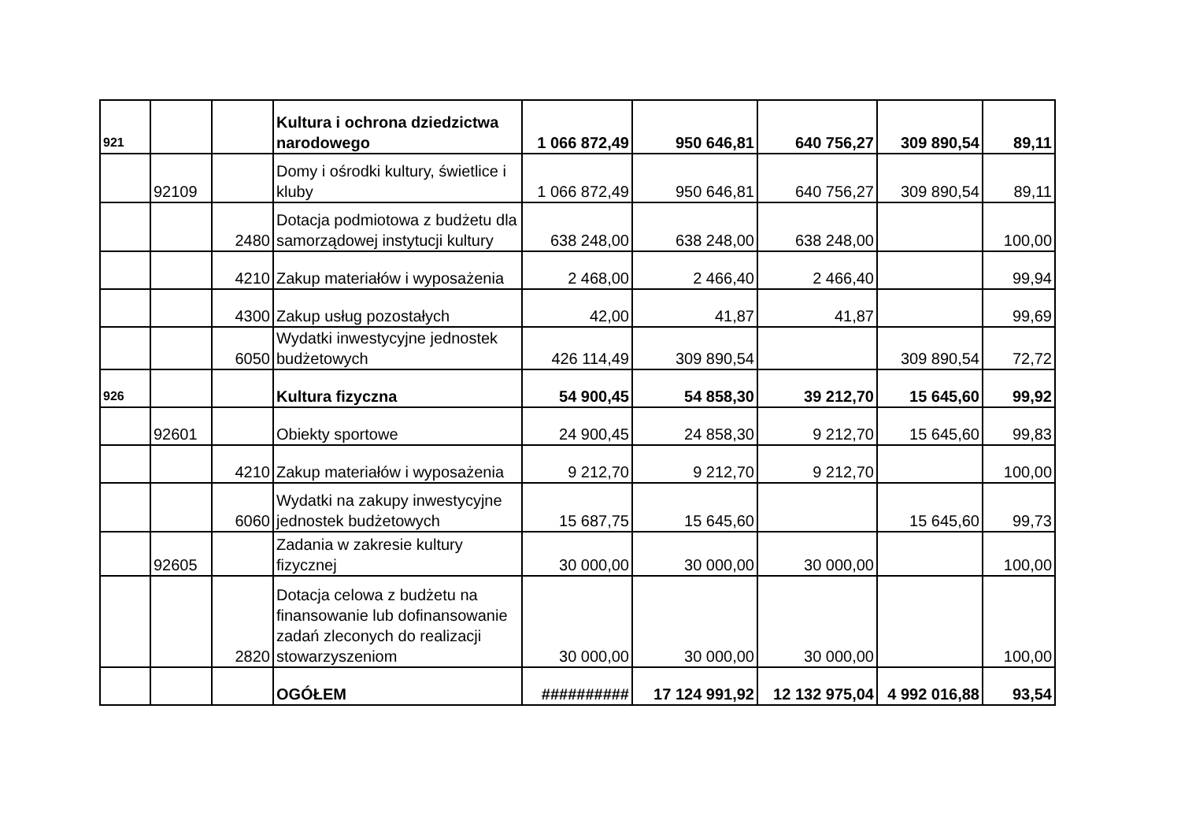| 921 | | | Kultura i ochrona dziedzictwa narodowego | 1 066 872,49 | 950 646,81 | 640 756,27 | 309 890,54 | 89,11 |
| | 92109 | | Domy i ośrodki kultury, świetlice i kluby | 1 066 872,49 | 950 646,81 | 640 756,27 | 309 890,54 | 89,11 |
| | | 2480 | Dotacja podmiotowa z budżetu dla samorządowej instytucji kultury | 638 248,00 | 638 248,00 | 638 248,00 | | 100,00 |
| | | 4210 | Zakup materiałów i wyposażenia | 2 468,00 | 2 466,40 | 2 466,40 | | 99,94 |
| | | 4300 | Zakup usług pozostałych | 42,00 | 41,87 | 41,87 | | 99,69 |
| | | 6050 | Wydatki inwestycyjne jednostek budżetowych | 426 114,49 | 309 890,54 | | 309 890,54 | 72,72 |
| 926 | | | Kultura fizyczna | 54 900,45 | 54 858,30 | 39 212,70 | 15 645,60 | 99,92 |
| | 92601 | | Obiekty sportowe | 24 900,45 | 24 858,30 | 9 212,70 | 15 645,60 | 99,83 |
| | | 4210 | Zakup materiałów i wyposażenia | 9 212,70 | 9 212,70 | 9 212,70 | | 100,00 |
| | | 6060 | Wydatki na zakupy inwestycyjne jednostek budżetowych | 15 687,75 | 15 645,60 | | 15 645,60 | 99,73 |
| | 92605 | | Zadania w zakresie kultury fizycznej | 30 000,00 | 30 000,00 | 30 000,00 | | 100,00 |
| | | 2820 | Dotacja celowa z budżetu na finansowanie lub dofinansowanie zadań zleconych do realizacji stowarzyszeniom | 30 000,00 | 30 000,00 | 30 000,00 | | 100,00 |
| | | | OGÓŁEM | ########## | 17 124 991,92 | 12 132 975,04 | 4 992 016,88 | 93,54 |